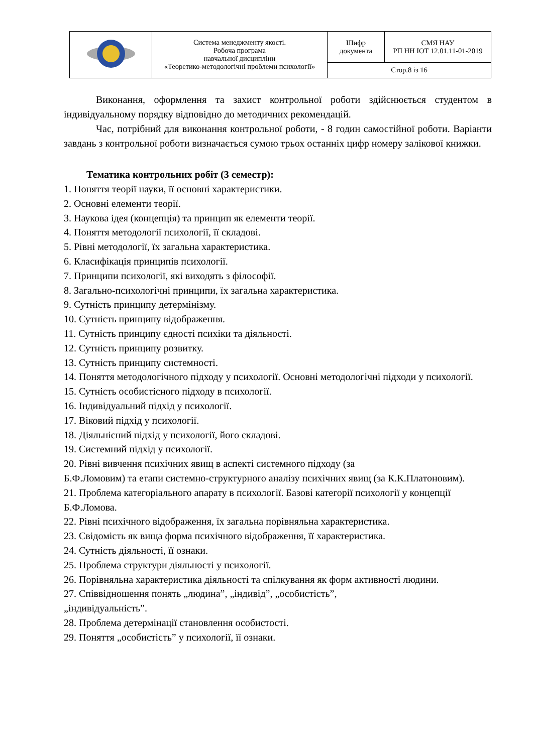| | Система менеджменту якості. Робоча програма навчальної дисципліни «Теоретико-методологічні проблеми психології» | Шифр документа | СМЯ НАУ РП НН ІОТ 12.01.11-01-2019 |
| | | Стор.8 із 16 | |
Виконання, оформлення та захист контрольної роботи здійснюється студентом в індивідуальному порядку відповідно до методичних рекомендацій.
Час, потрібний для виконання контрольної роботи, - 8 годин самостійної роботи. Варіанти завдань з контрольної роботи визначається сумою трьох останніх цифр номеру залікової книжки.
Тематика контрольних робіт (3 семестр):
1. Поняття теорії науки, її основні характеристики.
2. Основні елементи теорії.
3. Наукова ідея (концепція) та принцип як елементи теорії.
4. Поняття методології психології, її складові.
5. Рівні методології, їх загальна характеристика.
6. Класифікація принципів психології.
7. Принципи психології, які виходять з філософії.
8. Загально-психологічні принципи, їх загальна характеристика.
9. Сутність принципу детермінізму.
10. Сутність принципу відображення.
11. Сутність принципу єдності психіки та діяльності.
12. Сутність принципу розвитку.
13. Сутність принципу системності.
14. Поняття методологічного підходу у психології. Основні методологічні підходи у психології.
15. Сутність особистісного підходу в психології.
16. Індивідуальний підхід у психології.
17. Віковий підхід у психології.
18. Діяльнісний підхід у психології, його складові.
19. Системний підхід у психології.
20. Рівні вивчення психічних явищ в аспекті системного підходу (за
Б.Ф.Ломовим) та етапи системно-структурного аналізу психічних явищ (за К.К.Платоновим).
21. Проблема категоріального апарату в психології. Базові категорії психології у концепції Б.Ф.Ломова.
22. Рівні психічного відображення, їх загальна порівняльна характеристика.
23. Свідомість як вища форма психічного відображення, її характеристика.
24. Сутність діяльності, її ознаки.
25. Проблема структури діяльності у психології.
26. Порівняльна характеристика діяльності та спілкування як форм активності людини.
27. Співвідношення понять „людина”, „індивід”, „особистість”,
„індивідуальність”.
28. Проблема детермінації становлення особистості.
29. Поняття „особистість” у психології, її ознаки.